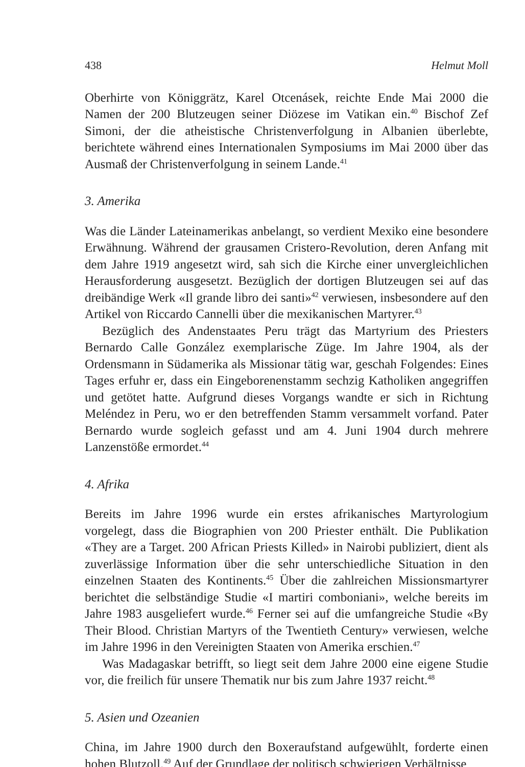438 Helmut Moll
Oberhirte von Königgrätz, Karel Otcenásek, reichte Ende Mai 2000 die Namen der 200 Blutzeugen seiner Diözese im Vatikan ein.<sup>40</sup> Bischof Zef Simoni, der die atheistische Christenverfolgung in Albanien überlebte, berichtete während eines Internationalen Symposiums im Mai 2000 über das Ausmaß der Christenverfolgung in seinem Lande.<sup>41</sup>
3. Amerika
Was die Länder Lateinamerikas anbelangt, so verdient Mexiko eine besondere Erwähnung. Während der grausamen Cristero-Revolution, deren Anfang mit dem Jahre 1919 angesetzt wird, sah sich die Kirche einer unvergleichlichen Herausforderung ausgesetzt. Bezüglich der dortigen Blutzeugen sei auf das dreibändige Werk «Il grande libro dei santi»<sup>42</sup> verwiesen, insbesondere auf den Artikel von Riccardo Cannelli über die mexikanischen Martyrer.<sup>43</sup>
Bezüglich des Andenstaates Peru trägt das Martyrium des Priesters Bernardo Calle González exemplarische Züge. Im Jahre 1904, als der Ordensmann in Südamerika als Missionar tätig war, geschah Folgendes: Eines Tages erfuhr er, dass ein Eingeborenenstamm sechzig Katholiken angegriffen und getötet hatte. Aufgrund dieses Vorgangs wandte er sich in Richtung Meléndez in Peru, wo er den betreffenden Stamm versammelt vorfand. Pater Bernardo wurde sogleich gefasst und am 4. Juni 1904 durch mehrere Lanzenstöße ermordet.<sup>44</sup>
4. Afrika
Bereits im Jahre 1996 wurde ein erstes afrikanisches Martyrologium vorgelegt, dass die Biographien von 200 Priester enthält. Die Publikation «They are a Target. 200 African Priests Killed» in Nairobi publiziert, dient als zuverlässige Information über die sehr unterschiedliche Situation in den einzelnen Staaten des Kontinents.<sup>45</sup> Über die zahlreichen Missionsmartyrer berichtet die selbständige Studie «I martiri comboniani», welche bereits im Jahre 1983 ausgeliefert wurde.<sup>46</sup> Ferner sei auf die umfangreiche Studie «By Their Blood. Christian Martyrs of the Twentieth Century» verwiesen, welche im Jahre 1996 in den Vereinigten Staaten von Amerika erschien.<sup>47</sup>
Was Madagaskar betrifft, so liegt seit dem Jahre 2000 eine eigene Studie vor, die freilich für unsere Thematik nur bis zum Jahre 1937 reicht.<sup>48</sup>
5. Asien und Ozeanien
China, im Jahre 1900 durch den Boxeraufstand aufgewühlt, forderte einen hohen Blutzoll.<sup>49</sup> Auf der Grundlage der politisch schwierigen Verhältnisse